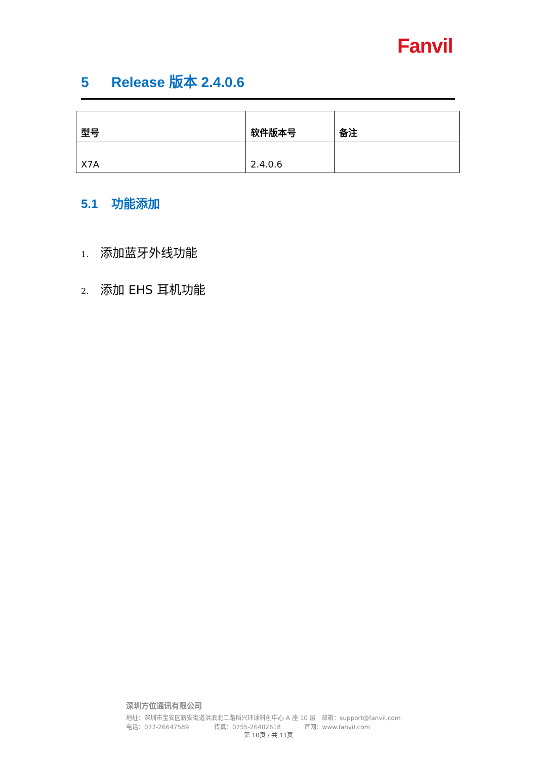Fanvil
5 Release 版本 2.4.0.6
| 型号 | 软件版本号 | 备注 |
| --- | --- | --- |
| X7A | 2.4.0.6 | |
5.1 功能添加
1. 添加蓝牙外线功能
2. 添加 EHS 耳机功能
深圳方位通讯有限公司
地址：深圳市宝安区新安街道洪浪北二路稻兴环球科创中心 A 座 10 层 邮箱：support@fanvil.com
电话：077-26647589 传真：0755-26402618 官网：www.fanvil.com
第 10页 / 共 11页